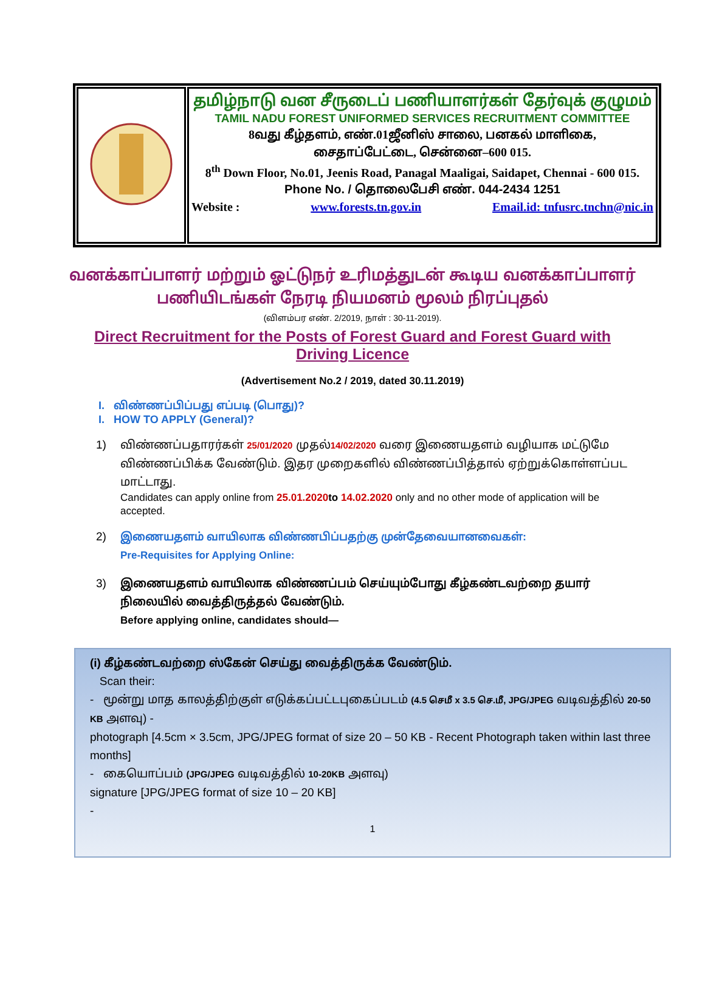| | தமிழ்நாடு வன சீருடைப் பணியாளர்கள் தேர்வுக் குழுமம் TAMIL NADU FOREST UNIFORMED SERVICES RECRUITMENT COMMITTEE 8வது கீழ்தளம், எண்.01ஜீனிஸ் சாலை, பனகல் மாளிகை, சைதாப்பேட்டை, சென்னை–600 015. 8<sup>th</sup> Down Floor, No.01, Jeenis Road, Panagal Maaligai, Saidapet, Chennai - 600 015. Phone No. / தொலைபேசி எண். 044-2434 1251 Website : www.forests.tn.gov.in Email.id: tnfusrc.tnchn@nic.in |
வனக்காப்பாளர் மற்றும் ஓட்டுநர் உரிமத்துடன் கூடிய வனக்காப்பாளர் பணியிடங்கள் நேரடி நியமனம் மூலம் நிரப்புதல்
(விளம்பர எண். 2/2019, நாள் : 30-11-2019).
Direct Recruitment for the Posts of Forest Guard and Forest Guard with Driving Licence
(Advertisement No.2 / 2019, dated 30.11.2019)
I. விண்ணப்பிப்பது எப்படி (பொது)?
I. HOW TO APPLY (General)?
1) விண்ணப்பதாரர்கள் 25/01/2020 முதல்14/02/2020 வரை இணையதளம் வழியாக மட்டுமே விண்ணப்பிக்க வேண்டும். இதர முறைகளில் விண்ணப்பித்தால் ஏற்றுக்கொள்ளப்பட மாட்டாது.
Candidates can apply online from 25.01.2020 to 14.02.2020 only and no other mode of application will be accepted.
2) இணையதளம் வாயிலாக விண்ணபிப்பதற்கு முன்தேவையானவைகள்:
Pre-Requisites for Applying Online:
3) இணையதளம் வாயிலாக விண்ணப்பம் செய்யும்போது கீழ்கண்டவற்றை தயார் நிலையில் வைத்திருத்தல் வேண்டும்.
Before applying online, candidates should—
(i) கீழ்கண்டவற்றை ஸ்கேன் செய்து வைத்திருக்க வேண்டும்.
Scan their:
- மூன்று மாத காலத்திற்குள் எடுக்கப்பட்டபுகைப்படம் (4.5 செமீ x 3.5 செ.மீ, JPG/JPEG வடிவத்தில் 20-50 KB அளவு) -
photograph [4.5cm × 3.5cm, JPG/JPEG format of size 20 – 50 KB - Recent Photograph taken within last three months]
- கையொப்பம் (JPG/JPEG வடிவத்தில் 10-20KB அளவு)
signature [JPG/JPEG format of size 10 – 20 KB]
-
1